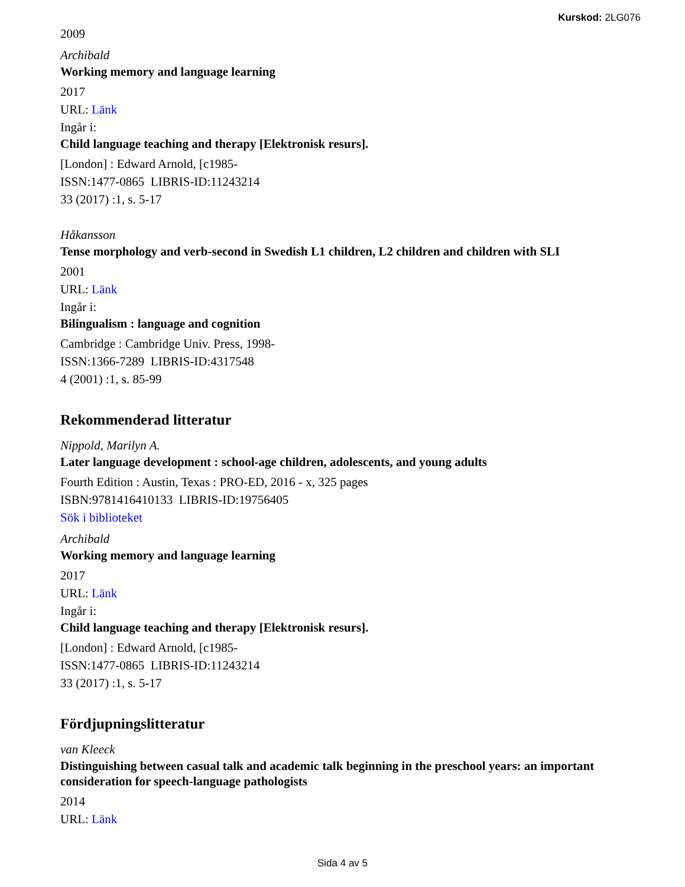Kurskod: 2LG076
2009
Archibald
Working memory and language learning
2017
URL: Länk
Ingår i:
Child language teaching and therapy [Elektronisk resurs].
[London] : Edward Arnold, [c1985-
ISSN:1477-0865 LIBRIS-ID:11243214
33 (2017) :1, s. 5-17
Håkansson
Tense morphology and verb-second in Swedish L1 children, L2 children and children with SLI
2001
URL: Länk
Ingår i:
Bilingualism : language and cognition
Cambridge : Cambridge Univ. Press, 1998-
ISSN:1366-7289 LIBRIS-ID:4317548
4 (2001) :1, s. 85-99
Rekommenderad litteratur
Nippold, Marilyn A.
Later language development : school-age children, adolescents, and young adults
Fourth Edition : Austin, Texas : PRO-ED, 2016 - x, 325 pages
ISBN:9781416410133 LIBRIS-ID:19756405
Sök i biblioteket
Archibald
Working memory and language learning
2017
URL: Länk
Ingår i:
Child language teaching and therapy [Elektronisk resurs].
[London] : Edward Arnold, [c1985-
ISSN:1477-0865 LIBRIS-ID:11243214
33 (2017) :1, s. 5-17
Fördjupningslitteratur
van Kleeck
Distinguishing between casual talk and academic talk beginning in the preschool years: an important consideration for speech-language pathologists
2014
URL: Länk
Sida 4 av 5